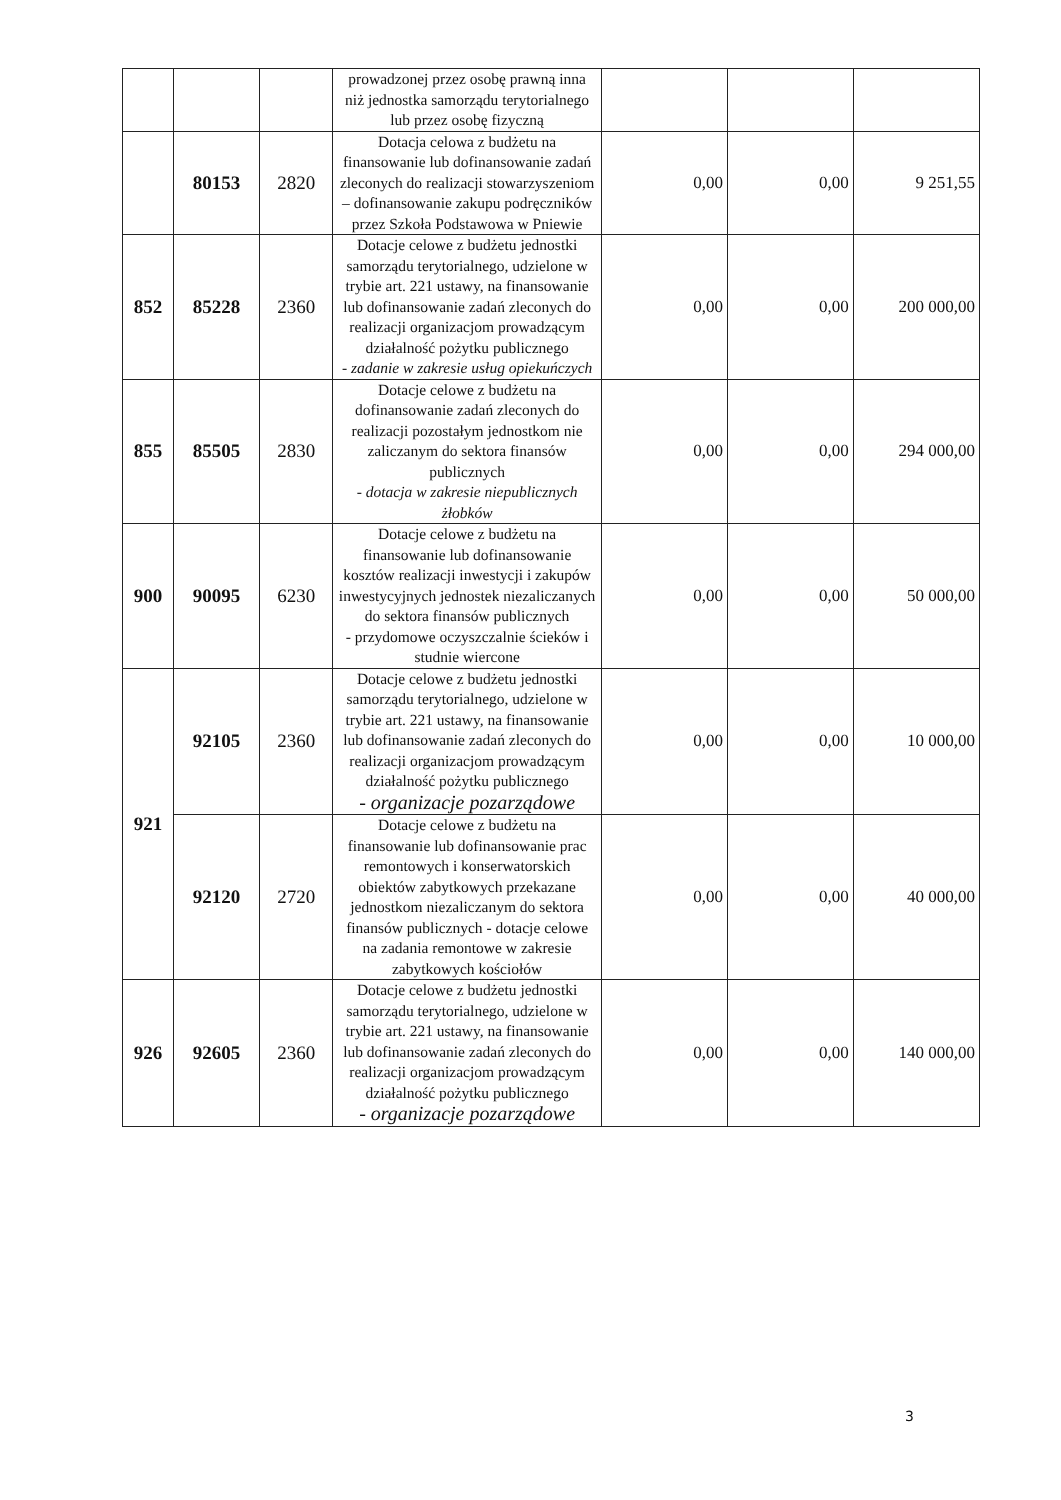| | | | prowadzonej przez osobę prawną inna niż jednostka samorządu terytorialnego lub przez osobę fizyczną | | | |
| | 80153 | 2820 | Dotacja celowa z budżetu na finansowanie lub dofinansowanie zadań zleconych do realizacji stowarzyszeniom – dofinansowanie zakupu podręczników przez Szkoła Podstawowa w Pniewie | 0,00 | 0,00 | 9 251,55 |
| 852 | 85228 | 2360 | Dotacje celowe z budżetu jednostki samorządu terytorialnego, udzielone w trybie art. 221 ustawy, na finansowanie lub dofinansowanie zadań zleconych do realizacji organizacjom prowadzącym działalność pożytku publicznego - zadanie w zakresie usług opiekuńczych | 0,00 | 0,00 | 200 000,00 |
| 855 | 85505 | 2830 | Dotacje celowe z budżetu na dofinansowanie zadań zleconych do realizacji pozostałym jednostkom nie zaliczanym do sektora finansów publicznych - dotacja w zakresie niepublicznych żłobków | 0,00 | 0,00 | 294 000,00 |
| 900 | 90095 | 6230 | Dotacje celowe z budżetu na finansowanie lub dofinansowanie kosztów realizacji inwestycji i zakupów inwestycyjnych jednostek niezaliczanych do sektora finansów publicznych - przydomowe oczyszczalnie ścieków i studnie wiercone | 0,00 | 0,00 | 50 000,00 |
| 921 | 92105 | 2360 | Dotacje celowe z budżetu jednostki samorządu terytorialnego, udzielone w trybie art. 221 ustawy, na finansowanie lub dofinansowanie zadań zleconych do realizacji organizacjom prowadzącym działalność pożytku publicznego - organizacje pozarządowe | 0,00 | 0,00 | 10 000,00 |
| | 92120 | 2720 | Dotacje celowe z budżetu na finansowanie lub dofinansowanie prac remontowych i konserwatorskich obiektów zabytkowych przekazane jednostkom niezaliczanym do sektora finansów publicznych - dotacje celowe na zadania remontowe w zakresie zabytkowych kościołów | 0,00 | 0,00 | 40 000,00 |
| 926 | 92605 | 2360 | Dotacje celowe z budżetu jednostki samorządu terytorialnego, udzielone w trybie art. 221 ustawy, na finansowanie lub dofinansowanie zadań zleconych do realizacji organizacjom prowadzącym działalność pożytku publicznego - organizacje pozarządowe | 0,00 | 0,00 | 140 000,00 |
3